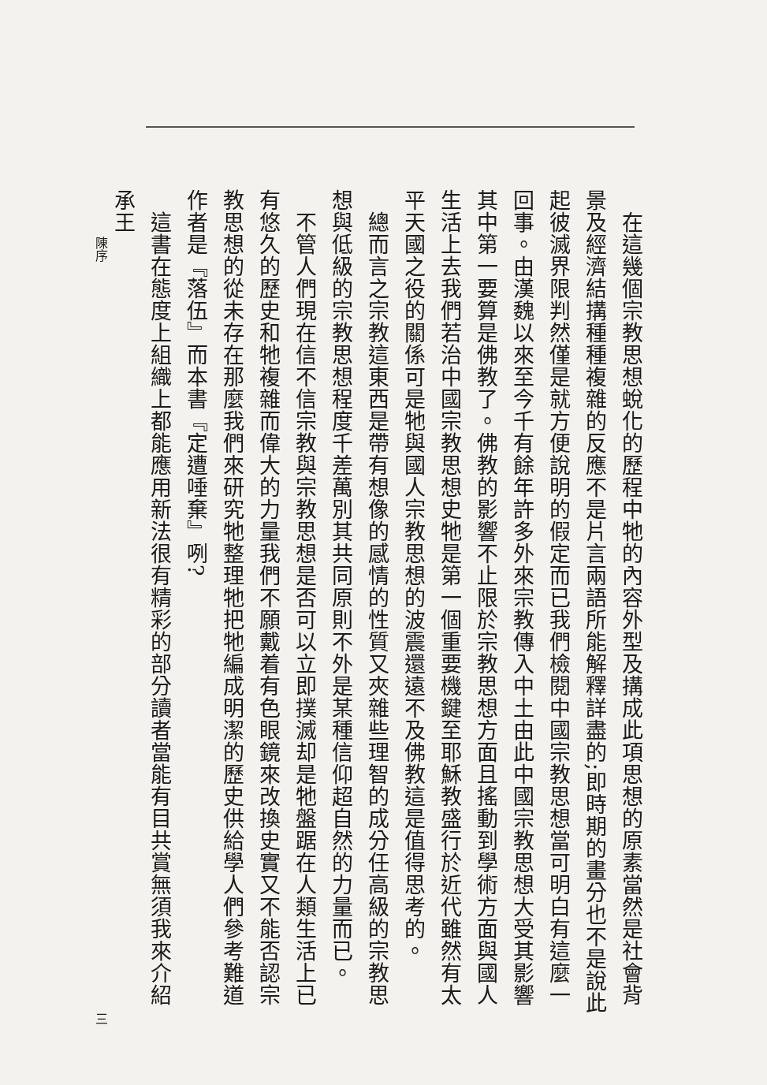在這幾個宗教思想蛻化的歷程中牠的內容外型及搆成此項思想的原素當然是社會背景及經濟結搆種種複雜的反應不是片言兩語所能解釋詳盡的;即時期的畫分也不是說此起彼滅界限判然僅是就方便說明的假定而已我們檢閱中國宗教思想當可明白有這麼一回事。由漢魏以來至今千有餘年許多外來宗教傳入中土由此中國宗教思想大受其影響其中第一要算是佛教了。佛教的影響不止限於宗教思想方面且搖動到學術方面與國人生活上去我們若治中國宗教思想史牠是第一個重要機鍵至耶穌教盛行於近代雖然有太平天國之役的關係可是牠與國人宗教思想的波震還遠不及佛教這是值得思考的。
　總而言之宗教這東西是帶有想像的感情的性質又夾雜些理智的成分任高級的宗教思想與低級的宗教思想程度千差萬別其共同原則不外是某種信仰超自然的力量而已。
　不管人們現在信不信宗教與宗教思想是否可以立即撲滅却是牠盤踞在人類生活上已有悠久的歷史和牠複雜而偉大的力量我們不願戴着有色眼鏡來改換史實又不能否認宗教思想的從未存在那麼我們來研究牠整理牠把牠編成明潔的歷史供給學人們參考難道作者是『落伍』而本書『定遭唾棄』咧?
　這書在態度上組織上都能應用新法很有精彩的部分讀者當能有目共賞無須我來介紹承王
陳序 三